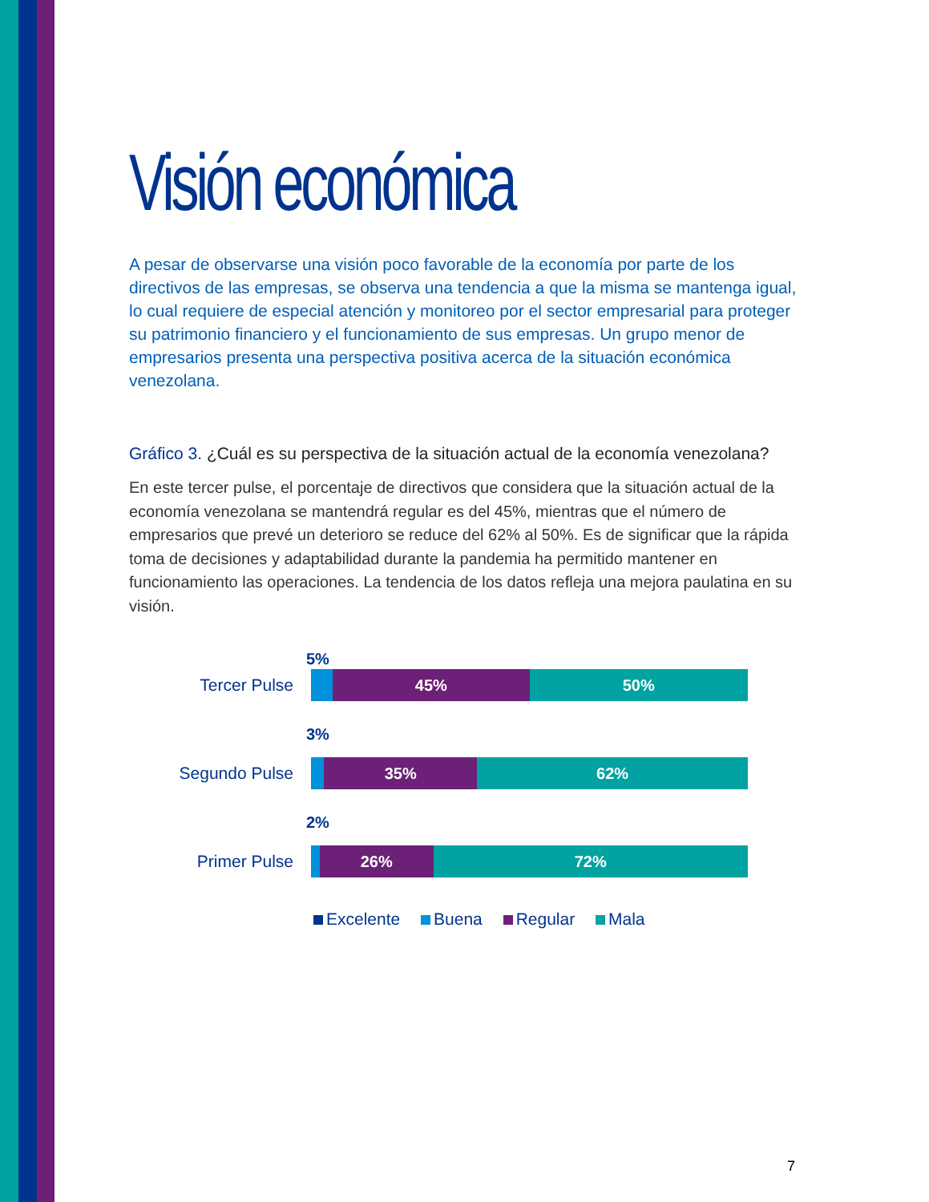Visión económica
A pesar de observarse una visión poco favorable de la economía por parte de los directivos de las empresas, se observa una tendencia a que la misma se mantenga igual, lo cual requiere de especial atención y monitoreo por el sector empresarial para proteger su patrimonio financiero y el funcionamiento de sus empresas. Un grupo menor de empresarios presenta una perspectiva positiva acerca de la situación económica venezolana.
Gráfico 3. ¿Cuál es su perspectiva de la situación actual de la economía venezolana?
En este tercer pulse, el porcentaje de directivos que considera que la situación actual de la economía venezolana se mantendrá regular es del 45%, mientras que el número de empresarios que prevé un deterioro se reduce del 62% al 50%. Es de significar que la rápida toma de decisiones y adaptabilidad durante la pandemia ha permitido mantener en funcionamiento las operaciones. La tendencia de los datos refleja una mejora paulatina en su visión.
5%
Tercer Pulse
45% 50%
3%
Segundo Pulse
35% 62%
2%
Primer Pulse
26% 72%
Excelente Buena Regular Mala
7